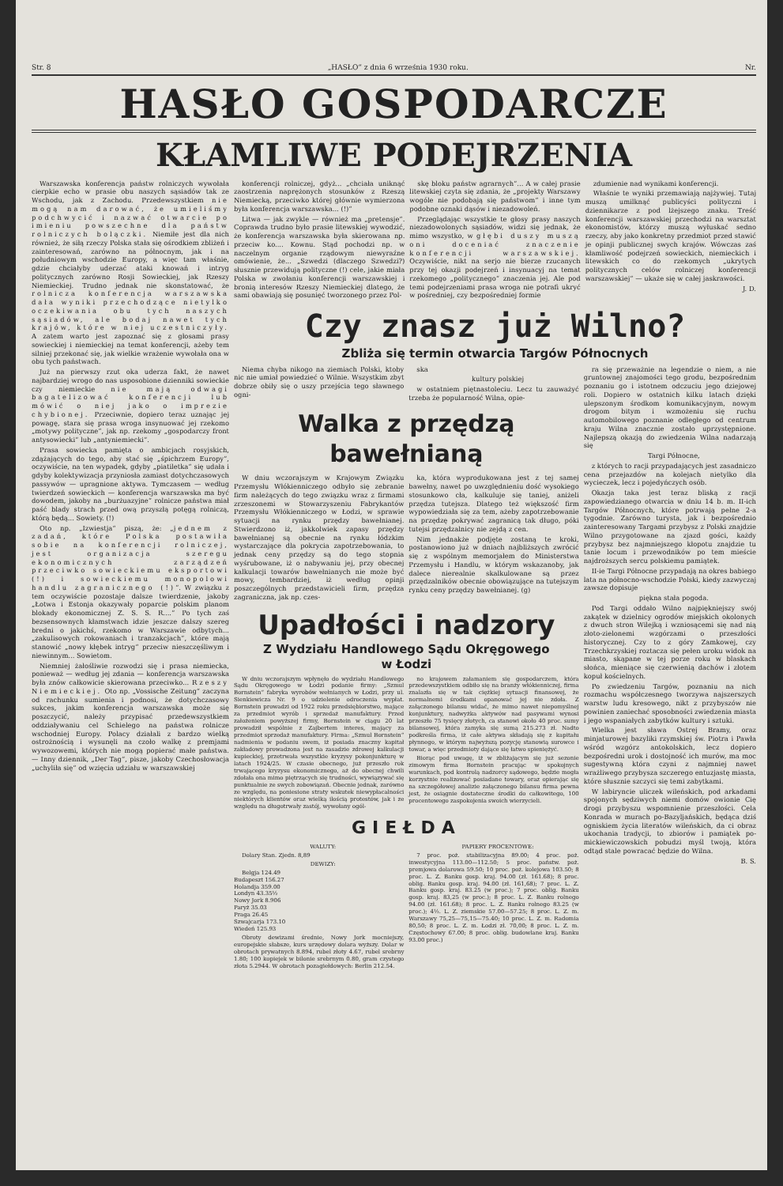Str. 8 „HASŁO“ z dnia 6 września 1930 roku. Nr.
HASŁO GOSPODARCZE
KŁAMLIWE PODEJRZENIA
Warszawska konferencja państw rolniczych wywołała cierpkie echo w prasie obu naszych sąsiadów tak ze Wschodu, jak z Zachodu. Przedewszystkiem nie mogą nam darować, że umieliśmy podchwycić i nazwać otwarcie po imieniu powszechne dla państw rolniczych bolączki. Niemiłe jest dla nich również, że siłą rzeczy Polska stała się ośrodkiem zbliżeń i zainteresowań, zarówno na północnym, jak i na południowym wschodzie Europy, a więc tam właśnie, gdzie chciałyby uderzać ataki knowań i intryg politycznych zarówno Rosji Sowieckiej, jak Rzeszy Niemieckiej. Trudno jednak nie skonstatować, że rolnicza konferencja warszawska dała wyniki przechodzące nietylko oczekiwania obu tych naszych sąsiadów, ale bodaj nawet tych krajów, które w niej uczestniczyły. A zatem warto jest zapoznać się z głosami prasy sowieckiej i niemieckiej na temat konferencji, ażeby tem silniej przekonać się, jak wielkie wrażenie wywołała ona w obu tych państwach.
Już na pierwszy rzut oka uderza fakt, że nawet najbardziej wrogo do nas usposobione dzienniki sowieckie czy niemieckie nie mają odwagi bagatelizować konferencji lub mówić o niej jako o imprezie chybionej. Przeciwnie, dopiero teraz uznając jej powagę, stara się prasa wroga insynuować jej rzekomo „motywy polityczne“, jak np. rzekomy „gospodarczy front antysowiecki“ lub „antyniemiecki“.
Prasa sowiecka pamięta o ambicjach rosyjskich, zdążających do tego, aby stać się „śpichrzem Europy“, oczywiście, na ten wypadek, gdyby „piatiletka“ się udała i gdyby kolektywizacja przyniosła zamiast dotychczasowych passywów — upragnione aktywa. Tymczasem — według twierdzeń sowieckich — konferencja warszawska ma być dowodem, jakoby na „burżuazyjne“ rolnicze państwa miał paść blady strach przed ową przyszłą potęgą rolniczą, którą będą... Sowiety. (!)
Oto np. „Izwiestja“ piszą, że: „jednem z zadań, które Polska postawiła sobie na konferencji rolniczej, jest organizacja szeregu ekonomicznych zarządzeń przeciwko sowieckiemu eksportowi (!) i sowieckiemu monopolowi handlu zagranicznego (!)“. W związku z tem oczywiście pozostaje dalsze twierdzenie, jakoby „Łotwa i Estonja okazywały poparcie polskim planom blokady ekonomicznej Z. S. S. R....“ Po tych zaś bezsensownych kłamstwach idzie jeszcze dalszy szereg bredni o jakichś, rzekomo w Warszawie odbytych... „zakulisowych rokowaniach i tranzakcjach“, które mają stanowić „nowy kłębek intryg“ przeciw nieszczęśliwym i niewinnym... Sowietom.
Niemniej żałośliwie rozwodzi się i prasa niemiecka, ponieważ — według jej zdania — konferencja warszawska była znów całkowicie skierowana przeciwko... Rzeszy Niemieckiej. Oto np. „Vossische Zeitung“ zaczyna od rachunku sumienia i podnosi, że dotychczasowy sukces, jakim konferencja warszawska może się poszczycić, należy przypisać przedewszystkiem oddziaływaniu cel Schielego na państwa rolnicze wschodniej Europy. Polacy działali z bardzo wielką ostrożnością i wysunęli na czoło walkę z premjami wywozowemi, których nie mogą popierać małe państwa. — Inny dziennik, „Der Tag“, pisze, jakoby Czechosłowacja „uchyliła się“ od wzięcia udziału w warszawskiej
konferencji rolniczej, gdyż... „chciała uniknąć zaostrzenia naprężonych stosunków z Rzeszą Niemiecką, przeciwko której głównie wymierzona była konferencja warszawska... (!)“
Litwa — jak zwykle — również ma „pretensje“. Coprawda trudno było prasie litewskiej wywodzić, że konferencja warszawska była skierowana np. przeciw ko.... Kownu. Stąd pochodzi np. w naczelnym organie rządowym niewyraźne omówienie, że... „Szwedzi (dlaczego Szwedzi?) słusznie przewidują polityczne (!) cele, jakie miała Polska w zwołaniu konferencji warszawskiej i bronią interesów Rzeszy Niemieckiej dlatego, że sami obawiają się posunięć tworzonego przez Pol-
skę bloku państw agrarnych“... A w całej prasie litewskiej czyta się zdania, że „projekty Warszawy wogóle nie podobają się państwom“ i inne tym podobne oznaki dąsów i niezadowoleń.
Przeglądając wszystkie te głosy prasy naszych niezadowolonych sąsiadów, widzi się jednak, że mimo wszystko, w głębi duszy muszą oni doceniać znaczenie konferencji warszawskiej. Oczywiście, nikt na serjo nie bierze rzucanych przy tej okazji podejrzeń i insynuacyj na temat rzekomego „politycznego“ znaczenia jej. Ale pod temi podejrzeniami prasa wroga nie potrafi ukryć w pośredniej, czy bezpośredniej formie
zdumienie nad wynikami konferencji.
Właśnie te wyniki przemawiają najżywiej. Tutaj muszą umilknąć publicyści polityczni i dziennikarze z pod lżejszego znaku. Treść konferencji warszawskiej przechodzi na warsztat ekonomistów, którzy muszą wyłuskać sedno rzeczy, aby jako konkretny przedmiot przed stawić je opinji publicznej swych krajów. Wówczas zaś kłamliwość podejrzeń sowieckich, niemieckich i litewskich co do rzekomych „ukrytych politycznych celów rolniczej konferencji warszawskiej“ — ukaże się w całej jaskrawości.
J. D.
Czy znasz już Wilno?
Zbliża się termin otwarcia Targów Północnych
Niema chyba nikogo na ziemiach Polski, ktoby nic nie umiał powiedzieć o Wilnie. Wszystkim zbyt dobrze obiły się o uszy przejścia tego sławnego ogni-
ska
kultury polskiej
w ostatniem piętnastoleciu. Lecz tu zauważyć trzeba że popularność Wilna, opie-
Walka z przędzą bawełnianą
W dniu wczorajszym w Krajowym Związku Przemysłu Włókienniczego odbyło się zebranie firm należących do tego związku wraz z firmami zrzeszonemi w Stowarzyszeniu Fabrykantów Przemysłu Włókienniczego w Łodzi, w sprawie sytuacji na rynku przędzy bawełnianej. Stwierdzono iż, jakkolwiek zapasy przędzy bawełnianej są obecnie na rynku łódzkim wystarczające dla pokrycia zapotrzebowania, to jednak ceny przędzy są do tego stopnia wyśrubowane, iż o nabywaniu jej, przy obecnej kalkulacji towarów bawełnianych nie może być mowy, tembardziej, iż według opinji poszczególnych przedstawicieli firm, przędza zagraniczna, jak np. czes-
ka, która wyprodukowana jest z tej samej bawełny, nawet po uwzględnieniu dość wysokiego stosunkowo cła, kalkuluje się taniej, aniżeli przędza tutejsza. Dlatego też większość firm wypowiedziała się za tem, ażeby zapotrzebowanie na przędzę pokrywać zagranicą tak długo, póki tutejsi przędzalnicy nie zejdą z cen.
Nim jednakże podjęte zostaną te kroki, postanowiono już w dniach najbliższych zwrócić się z wspólnym memorjałem do Ministerstwa Przemysłu i Handlu, w którym wskazanoby, jak dalece nierealnie skalkulowane są przez przędzalników obecnie obowiązujące na tutejszym rynku ceny przędzy bawełnianej. (g)
Upadłości i nadzory
Z Wydziału Handlowego Sądu Okręgowego
w Łodzi
W dniu wczorajszym wpłynęło do wydziału Handlowego Sądu Okręgowego w Łodzi podanie firmy: „Szmul Bornstein“ fabryka wyrobów wełnianych w Łodzi, przy ul. Sienkiewicza Nr. 9 o udzielenie odroczenia wypłat. Bornstein prowadzi od 1922 roku przedsiębiorstwo, mające za przedmiot wyrób i sprzedaż manufaktury. Przed założeniem powyższej firmy, Bornstein w ciągu 20 lat prowadził wspólnie z Zajbertem interes, mający za przedmiot sprzedaż manufaktury. Firma: „Szmul Bornstein“ nadmienia w podaniu swem, iż posiada znaczny kapitał zakładowy prowadzona jest na zasadzie zdrowej kalkulacji kupieckiej, przetrwała wszystkie kryzysy pokonjunkturę w latach 1924/25. W czasie obecnego, już przeszło rok trwającego kryzysu ekonomicznego, aż do obecnej chwili zdołała ona mimo piętrzących się trudności, wywiązywać się punktualnie ze swych zobowiązań. Obecnie jednak, zarówno ze względu, na poniesione straty wskutek niewypłacalności niektórych klientów oraz wielką ilością protestów, jak i ze względu na długotrwały zastój, wywołany ogól-
no krajowem załamaniem się gospodarczem, która przedewszystkiem odbiło się na branży włókienniczej, firma znalazła się w tak ciężkiej sytuacji finansowej, że normalnemi środkami opanować jej nie zdoła. Z załączonego bilansu widać, że mimo nawet niepomyślnej konjunktury, nadwyżka aktywów nad pasywami wynosi przeszło 75 tysięcy złotych, ca stanowi około 40 proc. sumy bilansowej, która zamyka się sumą 215.273 zł. Nadto podkreśla firma, iż całe aktywa składają się z kapitału płynnego, w którym najwyższą pozycję stanowią surowce i towar, a więc przedmioty dające się łatwo spieniężyć.
Biorąc pod uwagę, iż w zbliżającym się już sezonie zimowym firma Bornstein pracując w spokojnych warunkach, pod kontrolą nadzorcy sądowego, będzie mogła korzystnie realizować posiadane towary, oraz opierając się na szczegółowej analizie załączonego bilansu firma pewna jest, że osiągnie dostateczne środki do całkowitego, 100 procentowego zaspokojenia swoich wierzycieli.
GIEŁDA
WALUTY:
Dolary Stan. Zjedn. 8,89
DEWIZY:
Belgja 124.49
Budapeszt 156.27
Holandja 359.00
Londyn 43.35½
Nowy Jork 8.906
Paryż 35.03
Praga 26.45
Szwajcarja 173.10
Wiedeń 125.93
Obroty dewizami średnie, Nowy Jork mocniejszy, europejskie słabsze, kurs urzędowy dolara wyższy. Dolar w obrotach prywatnych 8.894, rubel złoty 4.67, rubel srebrny 1.80; 100 kopiejek w bilonie srebrnym 0.80, gram czystego złota 5.2944. W obrotach pozagiełdowych: Berlin 212.54.
PAPIERY PROCENTOWE:
7 proc. poż. stabilizacyjna 89.00; 4 proc. poż. inwestycyjna 113.00—112.50; 5 proc. państw. poż. premjowa dolarowa 59.50; 10 proc. poż. kolejowa 103.50; 8 proc. L. Z. Banku gosp. kraj. 94.00 (zł. 161.68); 8 proc. oblig. Banku gosp. kraj. 94.00 (zł. 161,68); 7 proc. L. Z. Banku gosp. kraj. 83.25 (w proc.); 7 proc. oblig. Banku gosp. kraj. 83,25 (w proc.); 8 proc. L. Z. Banku rolnego 94.00 (zł. 161.68); 8 proc. L. Z. Banku rolnego 83.25 (w proc.); 4½. L. Z. ziemskie 57.00—57.25; 8 proc. L. Z. m. Warszawy 75,25—75,15—75.40; 10 proc. L. Z. m. Radomia 80,50; 8 proc. L. Z. m. Łodzi zł. 70,00; 8 proc. L. Z. m. Częstochowy 67.00; 8 proc. oblig. budowlane kraj. Banku 93.00 proc.)
ra się przeważnie na legendzie o niem, a nie gruntownej znajomości tego grodu, bezpośrednim poznaniu go i istotnem odczuciu jego dziejowej roli. Dopiero w ostatnich kilku latach dzięki ulepszonym środkom komunikacyjnym, nowym drogom bitym i wzmożeniu się ruchu automobilowego poznanie odległego od centrum kraju Wilna znacznie zostało uprzystępnione. Najlepszą okazją do zwiedzenia Wilna nadarzają się
Targi Północne,
z których to racji przypadających jest zasadniczo cena przejazdów na kolejach nietylko dla wycieczek, lecz i pojedyńczych osób.
Okazja taka jest teraz bliską z racji zapowiedzianego otwarcia w dniu 14 b. m. II-ich Targów Północnych, które potrwają pełne 2-a tygodnie. Zarówno turysta, jak i bezpośrednio zainteresowany Targami przybysz z Polski znajdzie Wilno przygotowane na zjazd gości, każdy przybysz bez najmniejszego kłopotu znajdzie tu tanie locum i przewodników po tem mieście najdroższych sercu polskiemu pamiątek.
II-ie Targi Północne przypadają na okres babiego lata na północno-wschodzie Polski, kiedy zazwyczaj zawsze dopisuje
piękna stała pogoda.
Pod Targi oddało Wilno najpiękniejszy swój zakątek w dzielnicy ogrodów miejskich okolonych z dwuch stron Wilejką i wzniosącemi się nad nią złoto-zielonemi wzgórzami o przeszłości historycznej. Czy to z góry Zamkowej, czy Trzechkrzyskiej roztacza się pełen uroku widok na miasto, skąpane w tej porze roku w blaskach słońca, mieniące się czerwienią dachów i złotem kopuł kościelnych.
Po zwiedzeniu Targów, poznaniu na nich rozmachu współczesnego tworzywa najszerszych warstw ludu kresowego, nikt z przybyszów nie powinien zaniechać sposobności zwiedzenia miasta i jego wspaniałych zabytków kultury i sztuki.
Wielka jest sława Ostrej Bramy, oraz minjaturowej bazyliki rzymskiej św. Piotra i Pawła wśród wzgórz antokolskich, lecz dopiero bezpośredni urok i dostojność ich murów, ma moc sugestywną która czyni z najmniej nawet wrażliwego przybysza szczerego entuzjastę miasta, które słusznie szczyci się temi zabytkami.
W labiryncie uliczek wileńskich, pod arkadami spojonych sędziwych niemi domów owionie Cię drogi przybyszu wspomnienie przeszłości. Cela Konrada w murach po-Bazyljańskich, będąca dziś ogniskiem życia literatów wileńskich, da ci obraz ukochania tradycji, to zbiorów i pamiątek po-mickiewiczowskich pobudzi myśl twoją, która odtąd stale powracać będzie do Wilna.
B. S.